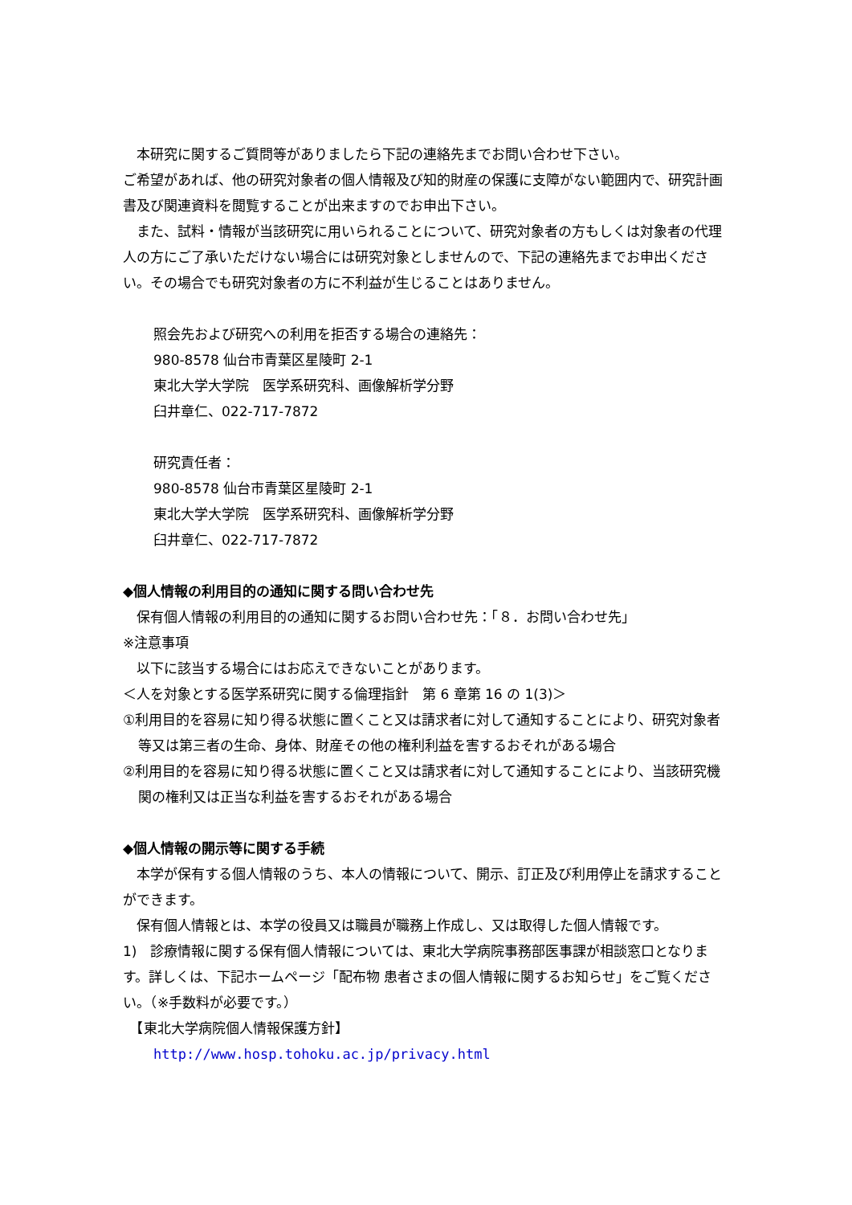本研究に関するご質問等がありましたら下記の連絡先までお問い合わせ下さい。
ご希望があれば、他の研究対象者の個人情報及び知的財産の保護に支障がない範囲内で、研究計画書及び関連資料を閲覧することが出来ますのでお申出下さい。
　また、試料・情報が当該研究に用いられることについて、研究対象者の方もしくは対象者の代理人の方にご了承いただけない場合には研究対象としませんので、下記の連絡先までお申出ください。その場合でも研究対象者の方に不利益が生じることはありません。
照会先および研究への利用を拒否する場合の連絡先：
980-8578 仙台市青葉区星陵町 2-1
東北大学大学院　医学系研究科、画像解析学分野
臼井章仁、022-717-7872
研究責任者：
980-8578 仙台市青葉区星陵町 2-1
東北大学大学院　医学系研究科、画像解析学分野
臼井章仁、022-717-7872
◆個人情報の利用目的の通知に関する問い合わせ先
　保有個人情報の利用目的の通知に関するお問い合わせ先：「８．お問い合わせ先」
※注意事項
　以下に該当する場合にはお応えできないことがあります。
＜人を対象とする医学系研究に関する倫理指針　第 6 章第 16 の 1(3)＞
①利用目的を容易に知り得る状態に置くこと又は請求者に対して通知することにより、研究対象者等又は第三者の生命、身体、財産その他の権利利益を害するおそれがある場合
②利用目的を容易に知り得る状態に置くこと又は請求者に対して通知することにより、当該研究機関の権利又は正当な利益を害するおそれがある場合
◆個人情報の開示等に関する手続
　本学が保有する個人情報のうち、本人の情報について、開示、訂正及び利用停止を請求することができます。
　保有個人情報とは、本学の役員又は職員が職務上作成し、又は取得した個人情報です。
1)　診療情報に関する保有個人情報については、東北大学病院事務部医事課が相談窓口となります。詳しくは、下記ホームページ「配布物 患者さまの個人情報に関するお知らせ」をご覧ください。（※手数料が必要です。）
　【東北大学病院個人情報保護方針】
http://www.hosp.tohoku.ac.jp/privacy.html